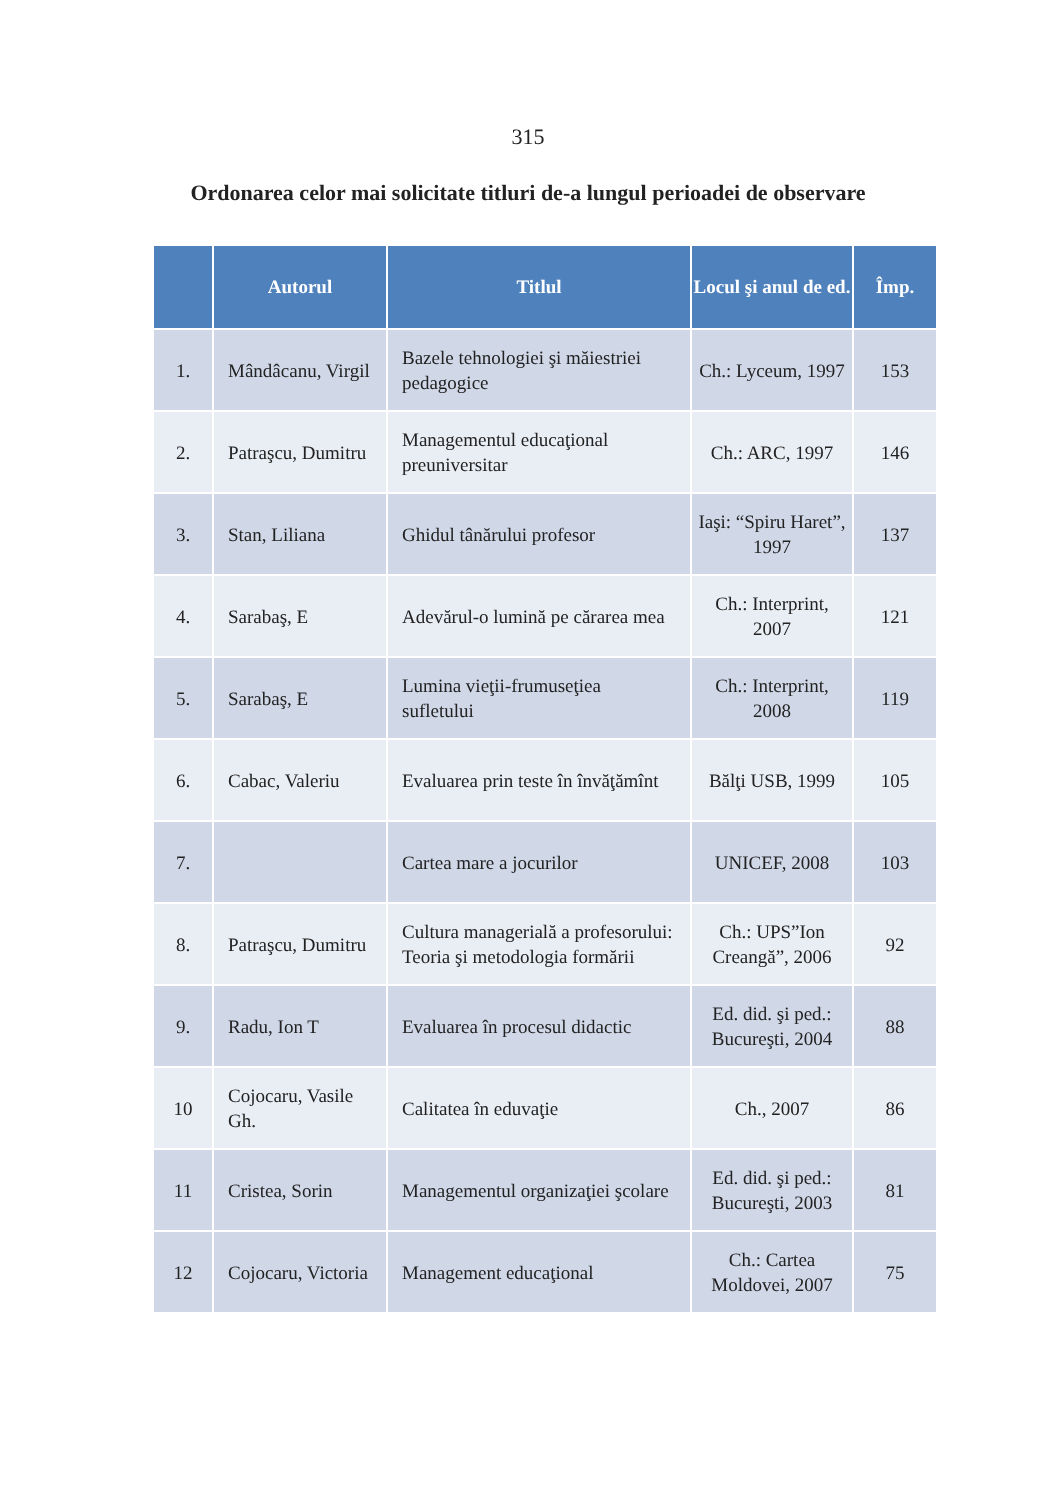315
Ordonarea celor mai solicitate titluri de-a lungul perioadei de observare
| | Autorul | Titlul | Locul şi anul de ed. | Împ. |
| --- | --- | --- | --- | --- |
| 1. | Mândâcanu, Virgil | Bazele tehnologiei şi măiestriei pedagogice | Ch.: Lyceum, 1997 | 153 |
| 2. | Patraşcu, Dumitru | Managementul educaţional preuniversitar | Ch.: ARC, 1997 | 146 |
| 3. | Stan, Liliana | Ghidul tânărului profesor | Iaşi: “Spiru Haret”, 1997 | 137 |
| 4. | Sarabaş, E | Adevărul-o lumină pe cărarea mea | Ch.: Interprint, 2007 | 121 |
| 5. | Sarabaş, E | Lumina vieţii-frumuseţiea sufletului | Ch.: Interprint, 2008 | 119 |
| 6. | Cabac, Valeriu | Evaluarea prin teste în învăţămînt | Bălţi USB, 1999 | 105 |
| 7. | | Cartea mare a jocurilor | UNICEF, 2008 | 103 |
| 8. | Patraşcu, Dumitru | Cultura managerială a profesorului: Teoria şi metodologia formării | Ch.: UPS”Ion Creangă”, 2006 | 92 |
| 9. | Radu, Ion T | Evaluarea în procesul didactic | Ed. did. şi ped.: Bucureşti, 2004 | 88 |
| 10 | Cojocaru, Vasile Gh. | Calitatea în eduvaţie | Ch., 2007 | 86 |
| 11 | Cristea, Sorin | Managementul organizaţiei şcolare | Ed. did. şi ped.: Bucureşti, 2003 | 81 |
| 12 | Cojocaru, Victoria | Management educaţional | Ch.: Cartea Moldovei, 2007 | 75 |